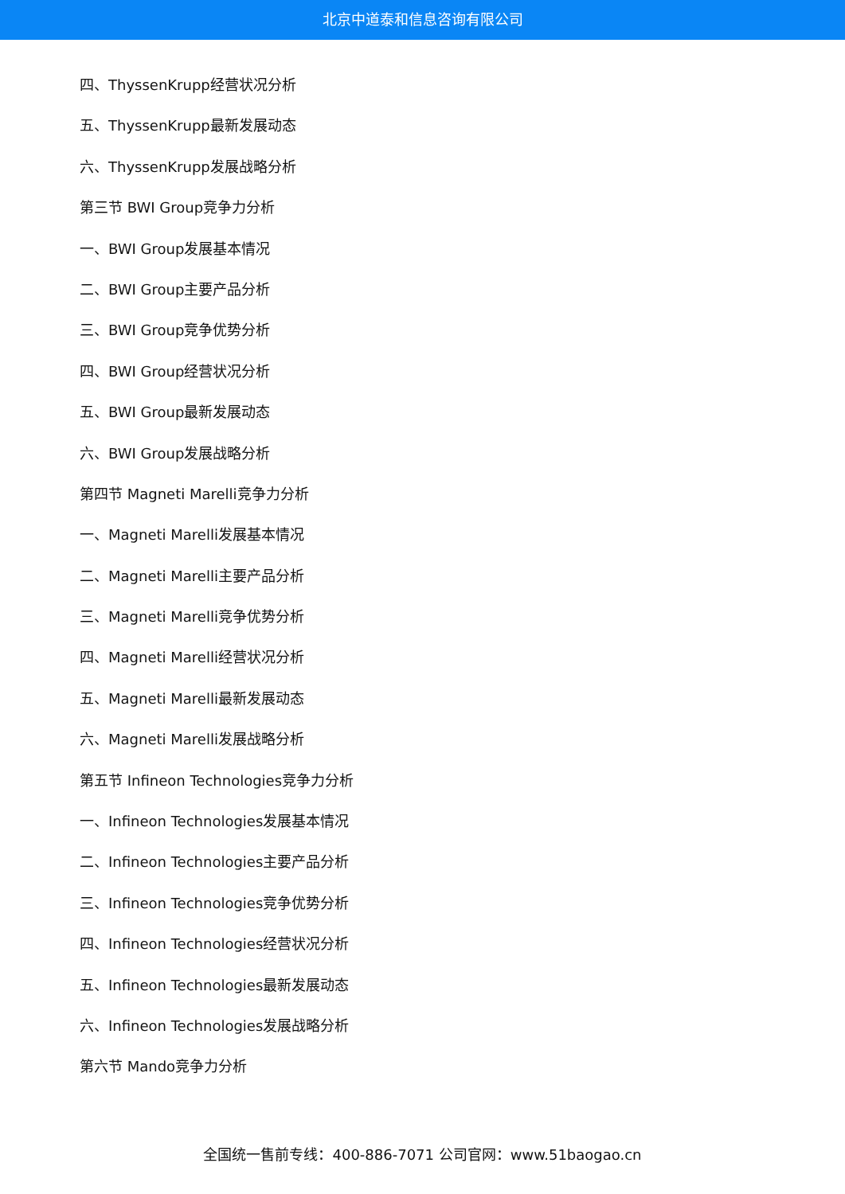北京中道泰和信息咨询有限公司
四、ThyssenKrupp经营状况分析
五、ThyssenKrupp最新发展动态
六、ThyssenKrupp发展战略分析
第三节 BWI Group竞争力分析
一、BWI Group发展基本情况
二、BWI Group主要产品分析
三、BWI Group竞争优势分析
四、BWI Group经营状况分析
五、BWI Group最新发展动态
六、BWI Group发展战略分析
第四节 Magneti Marelli竞争力分析
一、Magneti Marelli发展基本情况
二、Magneti Marelli主要产品分析
三、Magneti Marelli竞争优势分析
四、Magneti Marelli经营状况分析
五、Magneti Marelli最新发展动态
六、Magneti Marelli发展战略分析
第五节 Infineon Technologies竞争力分析
一、Infineon Technologies发展基本情况
二、Infineon Technologies主要产品分析
三、Infineon Technologies竞争优势分析
四、Infineon Technologies经营状况分析
五、Infineon Technologies最新发展动态
六、Infineon Technologies发展战略分析
第六节 Mando竞争力分析
全国统一售前专线：400-886-7071 公司官网：www.51baogao.cn